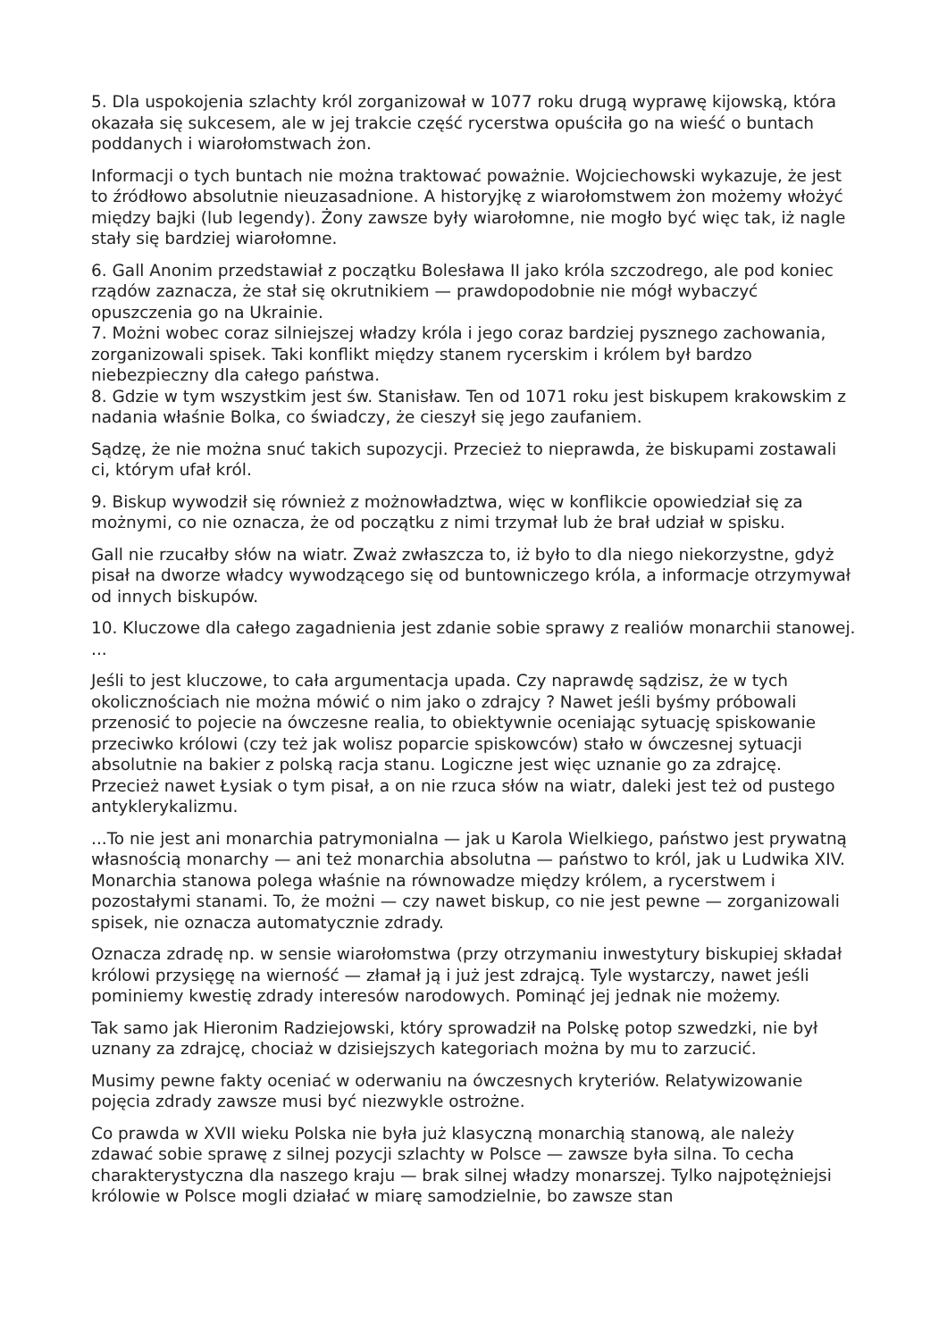5. Dla uspokojenia szlachty król zorganizował w 1077 roku drugą wyprawę kijowską, która okazała się sukcesem, ale w jej trakcie część rycerstwa opuściła go na wieść o buntach poddanych i wiarołomstwach żon.
Informacji o tych buntach nie można traktować poważnie. Wojciechowski wykazuje, że jest to źródłowo absolutnie nieuzasadnione. A historyjkę z wiarołomstwem żon możemy włożyć między bajki (lub legendy). Żony zawsze były wiarołomne, nie mogło być więc tak, iż nagle stały się bardziej wiarołomne.
6. Gall Anonim przedstawiał z początku Bolesława II jako króla szczodrego, ale pod koniec rządów zaznacza, że stał się okrutnikiem — prawdopodobnie nie mógł wybaczyć opuszczenia go na Ukrainie.
7. Możni wobec coraz silniejszej władzy króla i jego coraz bardziej pysznego zachowania, zorganizowali spisek. Taki konflikt między stanem rycerskim i królem był bardzo niebezpieczny dla całego państwa.
8. Gdzie w tym wszystkim jest św. Stanisław. Ten od 1071 roku jest biskupem krakowskim z nadania właśnie Bolka, co świadczy, że cieszył się jego zaufaniem.
Sądzę, że nie można snuć takich supozycji. Przecież to nieprawda, że biskupami zostawali ci, którym ufał król.
9. Biskup wywodził się również z możnowładztwa, więc w konflikcie opowiedział się za możnymi, co nie oznacza, że od początku z nimi trzymał lub że brał udział w spisku.
Gall nie rzucałby słów na wiatr. Zważ zwłaszcza to, iż było to dla niego niekorzystne, gdyż pisał na dworze władcy wywodzącego się od buntowniczego króla, a informacje otrzymywał od innych biskupów.
10. Kluczowe dla całego zagadnienia jest zdanie sobie sprawy z realiów monarchii stanowej. ...
Jeśli to jest kluczowe, to cała argumentacja upada. Czy naprawdę sądzisz, że w tych okolicznościach nie można mówić o nim jako o zdrajcy ? Nawet jeśli byśmy próbowali przenosić to pojecie na ówczesne realia, to obiektywnie oceniając sytuację spiskowanie przeciwko królowi (czy też jak wolisz poparcie spiskowców) stało w ówczesnej sytuacji absolutnie na bakier z polską racja stanu. Logiczne jest więc uznanie go za zdrajcę.
Przecież nawet Łysiak o tym pisał, a on nie rzuca słów na wiatr, daleki jest też od pustego antyklerykalizmu.
...To nie jest ani monarchia patrymonialna — jak u Karola Wielkiego, państwo jest prywatną własnością monarchy — ani też monarchia absolutna — państwo to król, jak u Ludwika XIV. Monarchia stanowa polega właśnie na równowadze między królem, a rycerstwem i pozostałymi stanami. To, że możni — czy nawet biskup, co nie jest pewne — zorganizowali spisek, nie oznacza automatycznie zdrady.
Oznacza zdradę np. w sensie wiarołomstwa (przy otrzymaniu inwestytury biskupiej składał królowi przysięgę na wierność — złamał ją i już jest zdrajcą. Tyle wystarczy, nawet jeśli pominiemy kwestię zdrady interesów narodowych. Pominąć jej jednak nie możemy.
Tak samo jak Hieronim Radziejowski, który sprowadził na Polskę potop szwedzki, nie był uznany za zdrajcę, chociaż w dzisiejszych kategoriach można by mu to zarzucić.
Musimy pewne fakty oceniać w oderwaniu na ówczesnych kryteriów. Relatywizowanie pojęcia zdrady zawsze musi być niezwykle ostrożne.
Co prawda w XVII wieku Polska nie była już klasyczną monarchią stanową, ale należy zdawać sobie sprawę z silnej pozycji szlachty w Polsce — zawsze była silna. To cecha charakterystyczna dla naszego kraju — brak silnej władzy monarszej. Tylko najpotężniejsi królowie w Polsce mogli działać w miarę samodzielnie, bo zawsze stan